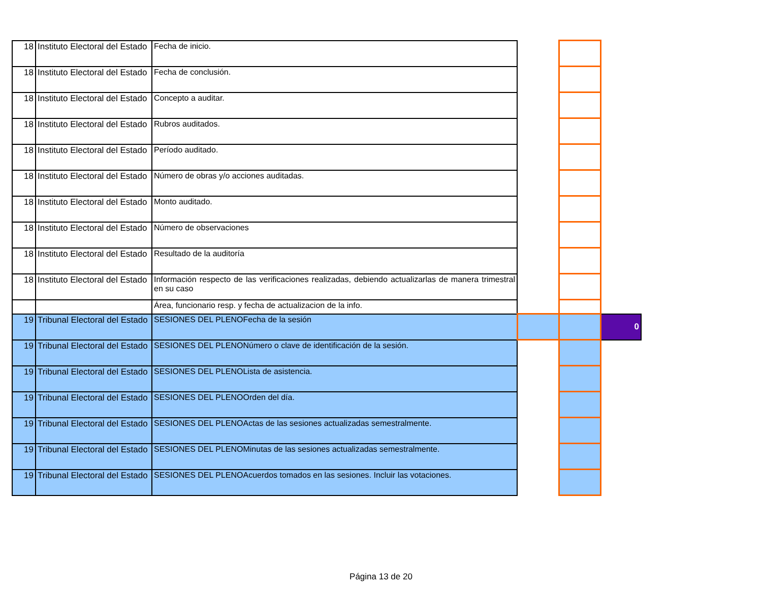| 18 | Instituto Electoral del Estado | Fecha de inicio. | | | |
| 18 | Instituto Electoral del Estado | Fecha de conclusión. | | | |
| 18 | Instituto Electoral del Estado | Concepto a auditar. | | | |
| 18 | Instituto Electoral del Estado | Rubros auditados. | | | |
| 18 | Instituto Electoral del Estado | Período auditado. | | | |
| 18 | Instituto Electoral del Estado | Número de obras y/o acciones auditadas. | | | |
| 18 | Instituto Electoral del Estado | Monto auditado. | | | |
| 18 | Instituto Electoral del Estado | Número de observaciones | | | |
| 18 | Instituto Electoral del Estado | Resultado de la auditoría | | | |
| 18 | Instituto Electoral del Estado | Información respecto de las verificaciones realizadas, debiendo actualizarlas de manera trimestral en su caso | | | |
| | | Área, funcionario resp. y fecha de actualizacion de la info. | | | |
| 19 | Tribunal Electoral del Estado | SESIONES DEL PLENOFecha de la sesión | | | 0 |
| 19 | Tribunal Electoral del Estado | SESIONES DEL PLENONúmero o clave de identificación de la sesión. | | | |
| 19 | Tribunal Electoral del Estado | SESIONES DEL PLENOLista de asistencia. | | | |
| 19 | Tribunal Electoral del Estado | SESIONES DEL PLENOOrden del día. | | | |
| 19 | Tribunal Electoral del Estado | SESIONES DEL PLENOActas de las sesiones actualizadas semestralmente. | | | |
| 19 | Tribunal Electoral del Estado | SESIONES DEL PLENOMinutas de las sesiones actualizadas semestralmente. | | | |
| 19 | Tribunal Electoral del Estado | SESIONES DEL PLENOAcuerdos tomados en las sesiones. Incluir las votaciones. | | | |
Página 13 de 20